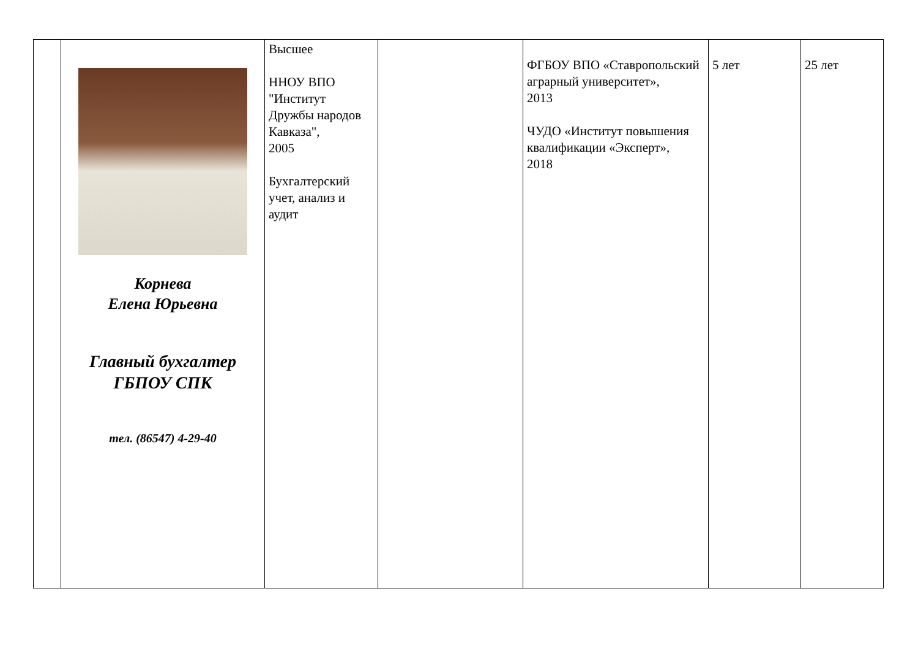| | Корнева Елена Юрьевна Главный бухгалтер ГБПОУ СПК тел. (86547) 4-29-40 | Высшее ННОУ ВПО "Институт Дружбы народов Кавказа", 2005 Бухгалтерский учет, анализ и аудит | | ФГБОУ ВПО «Ставропольский аграрный университет», 2013 ЧУДО «Институт повышения квалификации «Эксперт», 2018 | 5 лет | 25 лет |